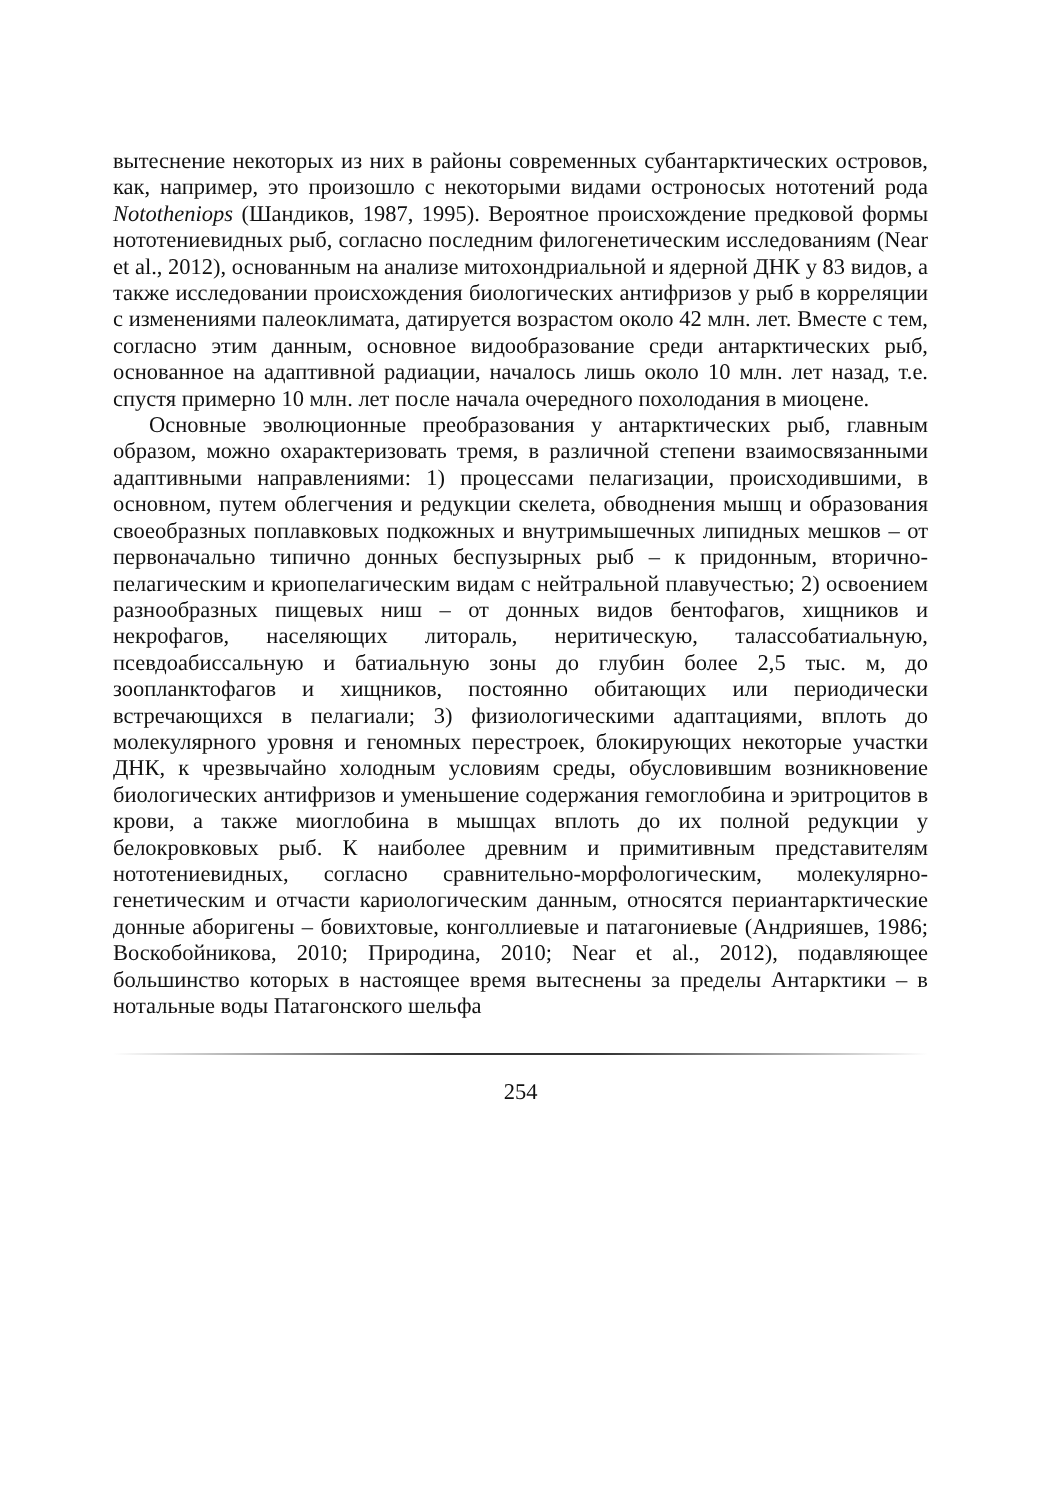вытеснение некоторых из них в районы современных субантарктических островов, как, например, это произошло с некоторыми видами остроносых нототений рода Nototheniops (Шандиков, 1987, 1995). Вероятное происхождение предковой формы нототениевидных рыб, согласно последним филогенетическим исследованиям (Near et al., 2012), основанным на анализе митохондриальной и ядерной ДНК у 83 видов, а также исследовании происхождения биологических антифризов у рыб в корреляции с изменениями палеоклимата, датируется возрастом около 42 млн. лет. Вместе с тем, согласно этим данным, основное видообразование среди антарктических рыб, основанное на адаптивной радиации, началось лишь около 10 млн. лет назад, т.е. спустя примерно 10 млн. лет после начала очередного похолодания в миоцене.
Основные эволюционные преобразования у антарктических рыб, главным образом, можно охарактеризовать тремя, в различной степени взаимосвязанными адаптивными направлениями: 1) процессами пелагизации, происходившими, в основном, путем облегчения и редукции скелета, обводнения мышц и образования своеобразных поплавковых подкожных и внутримышечных липидных мешков – от первоначально типично донных беспузырных рыб – к придонным, вторично-пелагическим и криопелагическим видам с нейтральной плавучестью; 2) освоением разнообразных пищевых ниш – от донных видов бентофагов, хищников и некрофагов, населяющих литораль, неритическую, талассобатиальную, псевдоабиссальную и батиальную зоны до глубин более 2,5 тыс. м, до зоопланктофагов и хищников, постоянно обитающих или периодически встречающихся в пелагиали; 3) физиологическими адаптациями, вплоть до молекулярного уровня и геномных перестроек, блокирующих некоторые участки ДНК, к чрезвычайно холодным условиям среды, обусловившим возникновение биологических антифризов и уменьшение содержания гемоглобина и эритроцитов в крови, а также миоглобина в мышцах вплоть до их полной редукции у белокровковых рыб. К наиболее древним и примитивным представителям нототениевидных, согласно сравнительно-морфологическим, молекулярно-генетическим и отчасти кариологическим данным, относятся периантарктические донные аборигены – бовихтовые, конголлиевые и патагониевые (Андрияшев, 1986; Воскобойникова, 2010; Природина, 2010; Near et al., 2012), подавляющее большинство которых в настоящее время вытеснены за пределы Антарктики – в нотальные воды Патагонского шельфа
254